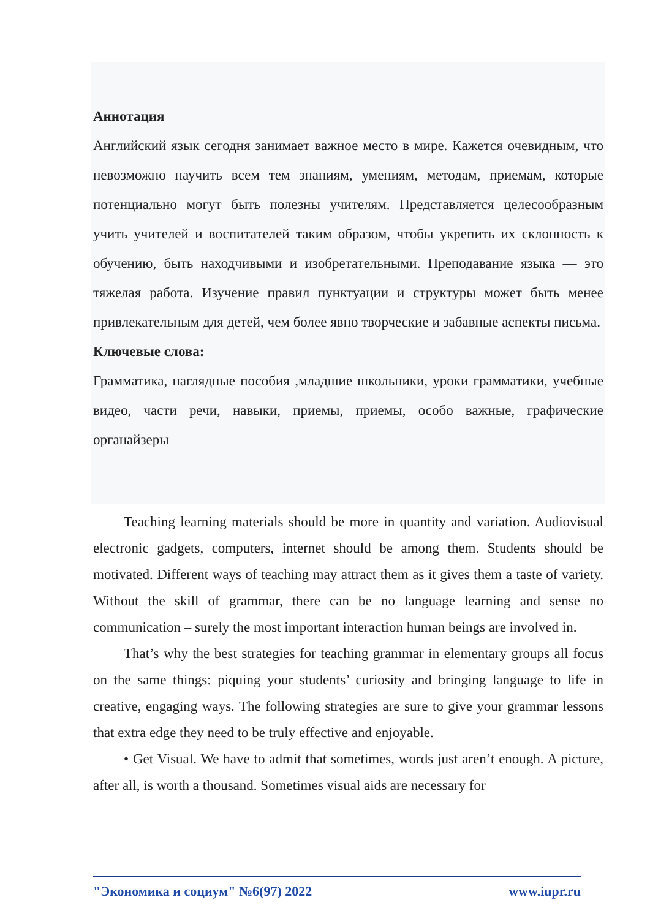Аннотация
Английский язык сегодня занимает важное место в мире. Кажется очевидным, что невозможно научить всем тем знаниям, умениям, методам, приемам, которые потенциально могут быть полезны учителям. Представляется целесообразным учить учителей и воспитателей таким образом, чтобы укрепить их склонность к обучению, быть находчивыми и изобретательными. Преподавание языка — это тяжелая работа. Изучение правил пунктуации и структуры может быть менее привлекательным для детей, чем более явно творческие и забавные аспекты письма.
Ключевые слова:
Грамматика, наглядные пособия ,младшие школьники, уроки грамматики, учебные видео, части речи, навыки, приемы, приемы, особо важные, графические органайзеры
Teaching learning materials should be more in quantity and variation. Audiovisual electronic gadgets, computers, internet should be among them. Students should be motivated. Different ways of teaching may attract them as it gives them a taste of variety. Without the skill of grammar, there can be no language learning and sense no communication – surely the most important interaction human beings are involved in.
That’s why the best strategies for teaching grammar in elementary groups all focus on the same things: piquing your students’ curiosity and bringing language to life in creative, engaging ways. The following strategies are sure to give your grammar lessons that extra edge they need to be truly effective and enjoyable.
• Get Visual. We have to admit that sometimes, words just aren’t enough. A picture, after all, is worth a thousand. Sometimes visual aids are necessary for
"Экономика и социум" №6(97) 2022 www.iupr.ru